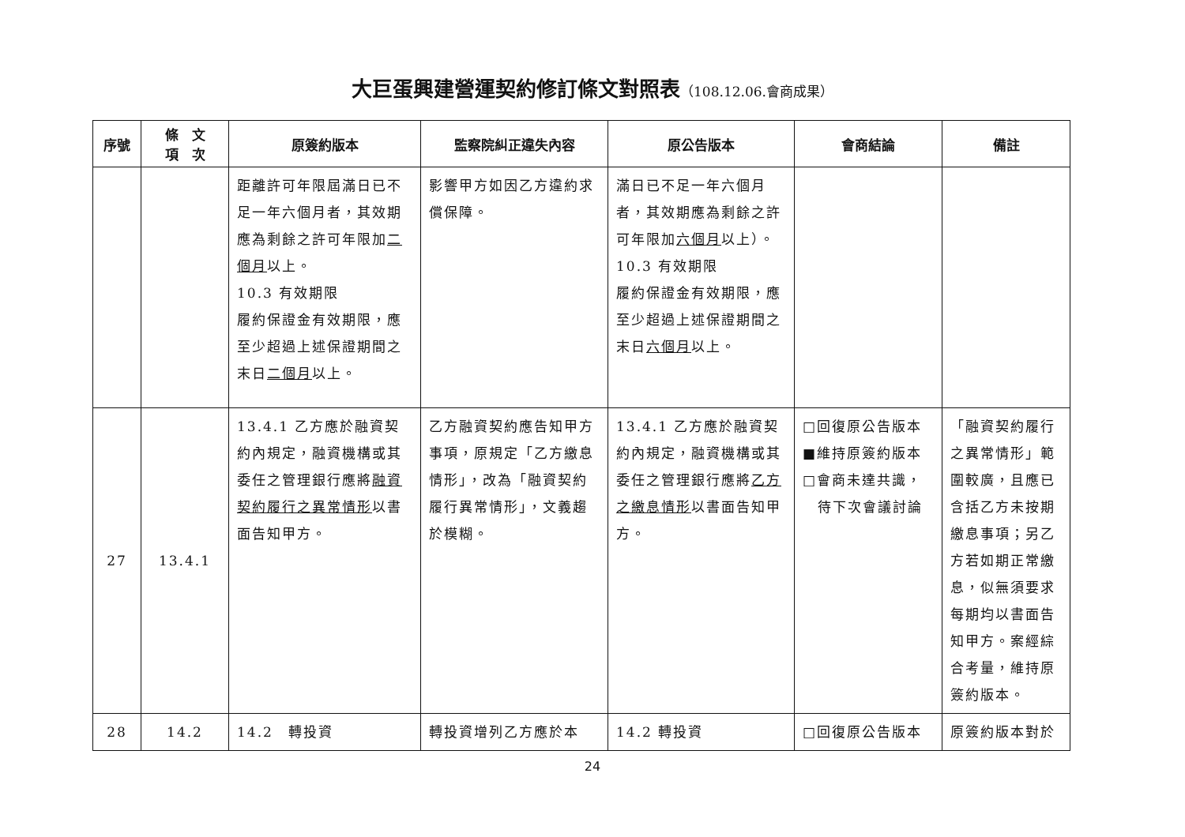大巨蛋興建營運契約修訂條文對照表（108.12.06.會商成果）
| 序號 | 條 文 項 次 | 原簽約版本 | 監察院糾正違失內容 | 原公告版本 | 會商結論 | 備註 |
| --- | --- | --- | --- | --- | --- | --- |
| | | 距離許可年限屆滿日已不足一年六個月者，其效期應為剩餘之許可年限加 二個月 以上。 10.3 有效期限 履約保證金有效期限，應至少超過上述保證期間之末日 二個月 以上。 | 影響甲方如因乙方違約求償保障。 | 滿日已不足一年六個月者，其效期應為剩餘之許可年限加 六個月 以上）。 10.3 有效期限 履約保證金有效期限，應至少超過上述保證期間之末日 六個月 以上。 | | |
| 27 | 13.4.1 | 13.4.1 乙方應於融資契約內規定，融資機構或其委任之管理銀行應將 融資契約履行之異常情形 以書面告知甲方。 | 乙方融資契約應告知甲方事項，原規定「乙方繳息情形」，改為「融資契約履行異常情形」，文義趨於模糊。 | 13.4.1 乙方應於融資契約內規定，融資機構或其委任之管理銀行應將 乙方之繳息情形 以書面告知甲方。 | □回復原公告版本 ■維持原簽約版本 □會商未達共識， 待下次會議討論 | 「融資契約履行之異常情形」範圍較廣，且應已含括乙方未按期繳息事項；另乙方若如期正常繳息，似無須要求每期均以書面告知甲方。案經綜合考量，維持原簽約版本。 |
| 28 | 14.2 | 14.2 轉投資 | 轉投資增列乙方應於本 | 14.2 轉投資 | □回復原公告版本 | 原簽約版本對於 |
24